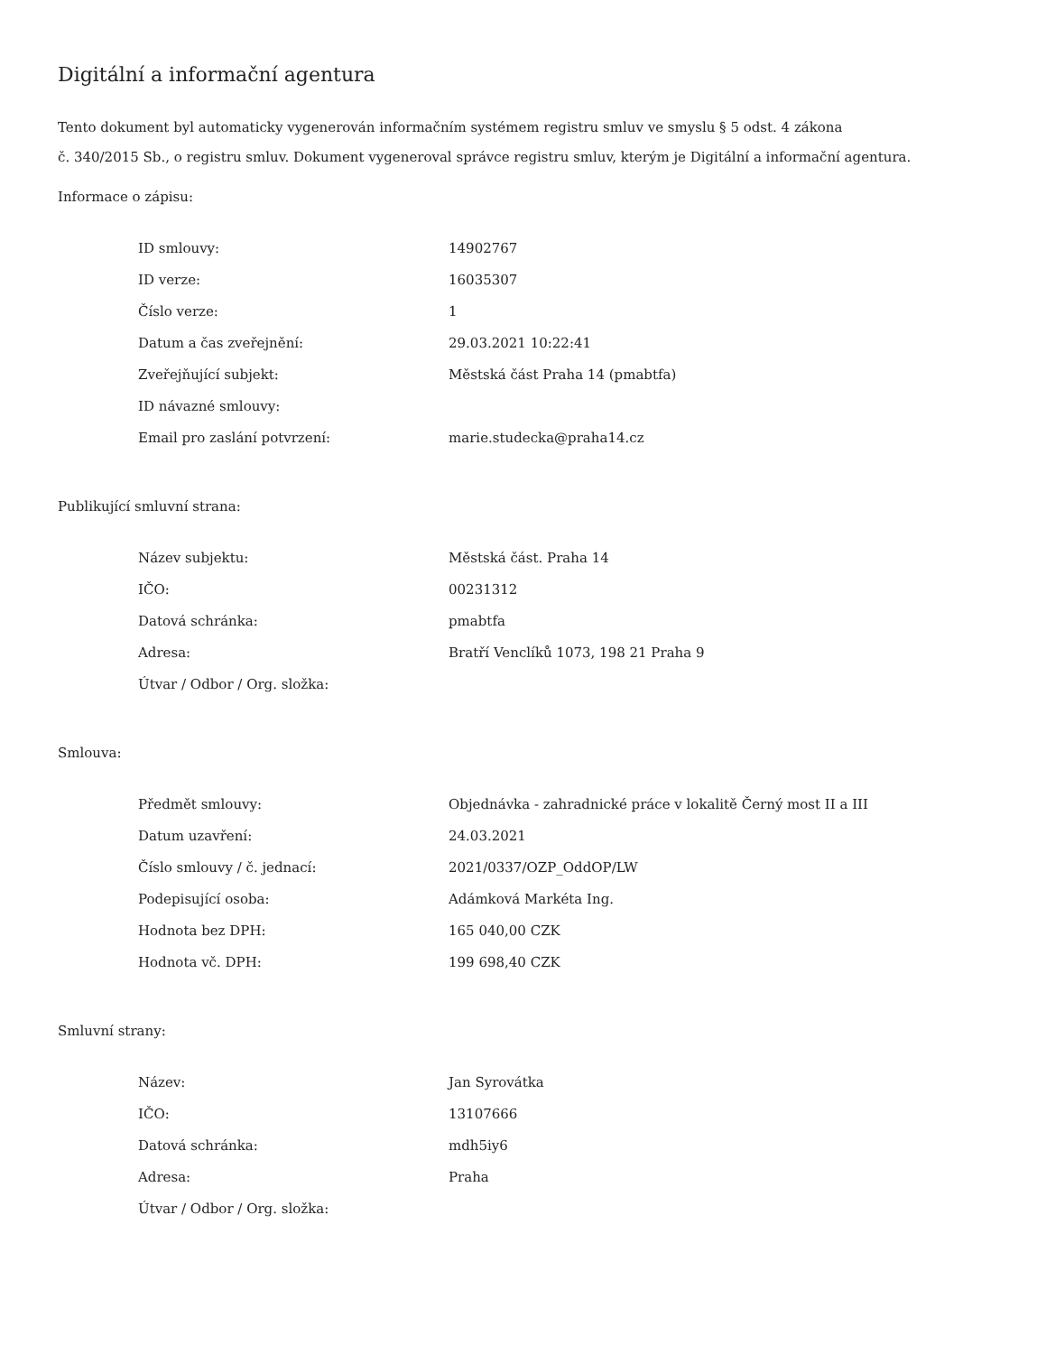Digitální a informační agentura
Tento dokument byl automaticky vygenerován informačním systémem registru smluv ve smyslu § 5 odst. 4 zákona
č. 340/2015 Sb., o registru smluv. Dokument vygeneroval správce registru smluv, kterým je Digitální a informační agentura.
Informace o zápisu:
| ID smlouvy: | 14902767 |
| ID verze: | 16035307 |
| Číslo verze: | 1 |
| Datum a čas zveřejnění: | 29.03.2021 10:22:41 |
| Zveřejňující subjekt: | Městská část Praha 14 (pmabtfa) |
| ID návazné smlouvy: | |
| Email pro zaslání potvrzení: | marie.studecka@praha14.cz |
Publikující smluvní strana:
| Název subjektu: | Městská část. Praha 14 |
| IČO: | 00231312 |
| Datová schránka: | pmabtfa |
| Adresa: | Bratří Venclíků 1073, 198 21 Praha 9 |
| Útvar / Odbor / Org. složka: | |
Smlouva:
| Předmět smlouvy: | Objednávka - zahradnické práce v lokalitě Černý most II a III |
| Datum uzavření: | 24.03.2021 |
| Číslo smlouvy / č. jednací: | 2021/0337/OZP_OddOP/LW |
| Podepisující osoba: | Adámková Markéta Ing. |
| Hodnota bez DPH: | 165 040,00 CZK |
| Hodnota vč. DPH: | 199 698,40 CZK |
Smluvní strany:
| Název: | Jan Syrovátka |
| IČO: | 13107666 |
| Datová schránka: | mdh5iy6 |
| Adresa: | Praha |
| Útvar / Odbor / Org. složka: | |